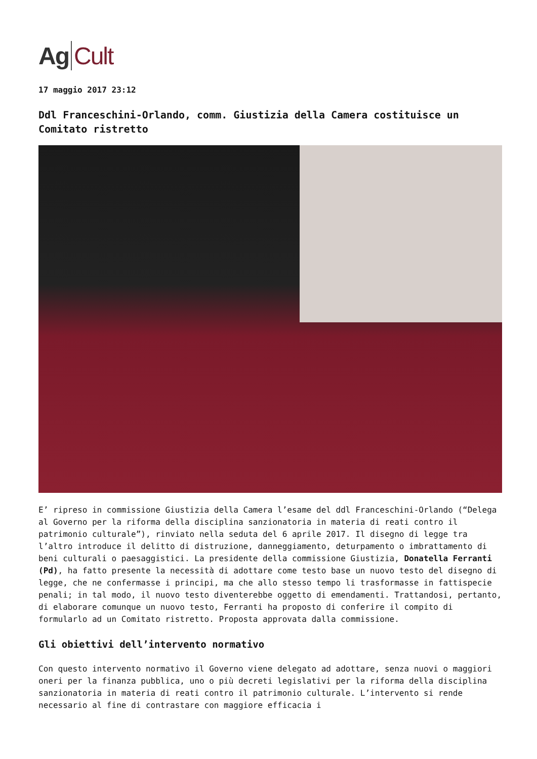Ag Cult
17 maggio 2017 23:12
Ddl Franceschini-Orlando, comm. Giustizia della Camera costituisce un Comitato ristretto
E’ ripreso in commissione Giustizia della Camera l’esame del ddl Franceschini-Orlando (“Delega al Governo per la riforma della disciplina sanzionatoria in materia di reati contro il patrimonio culturale”), rinviato nella seduta del 6 aprile 2017. Il disegno di legge tra l’altro introduce il delitto di distruzione, danneggiamento, deturpamento o imbrattamento di beni culturali o paesaggistici. La presidente della commissione Giustizia, Donatella Ferranti (Pd), ha fatto presente la necessità di adottare come testo base un nuovo testo del disegno di legge, che ne confermasse i principi, ma che allo stesso tempo li trasformasse in fattispecie penali; in tal modo, il nuovo testo diventerebbe oggetto di emendamenti. Trattandosi, pertanto, di elaborare comunque un nuovo testo, Ferranti ha proposto di conferire il compito di formularlo ad un Comitato ristretto. Proposta approvata dalla commissione.
Gli obiettivi dell’intervento normativo
Con questo intervento normativo il Governo viene delegato ad adottare, senza nuovi o maggiori oneri per la finanza pubblica, uno o più decreti legislativi per la riforma della disciplina sanzionatoria in materia di reati contro il patrimonio culturale. L’intervento si rende necessario al fine di contrastare con maggiore efficacia i